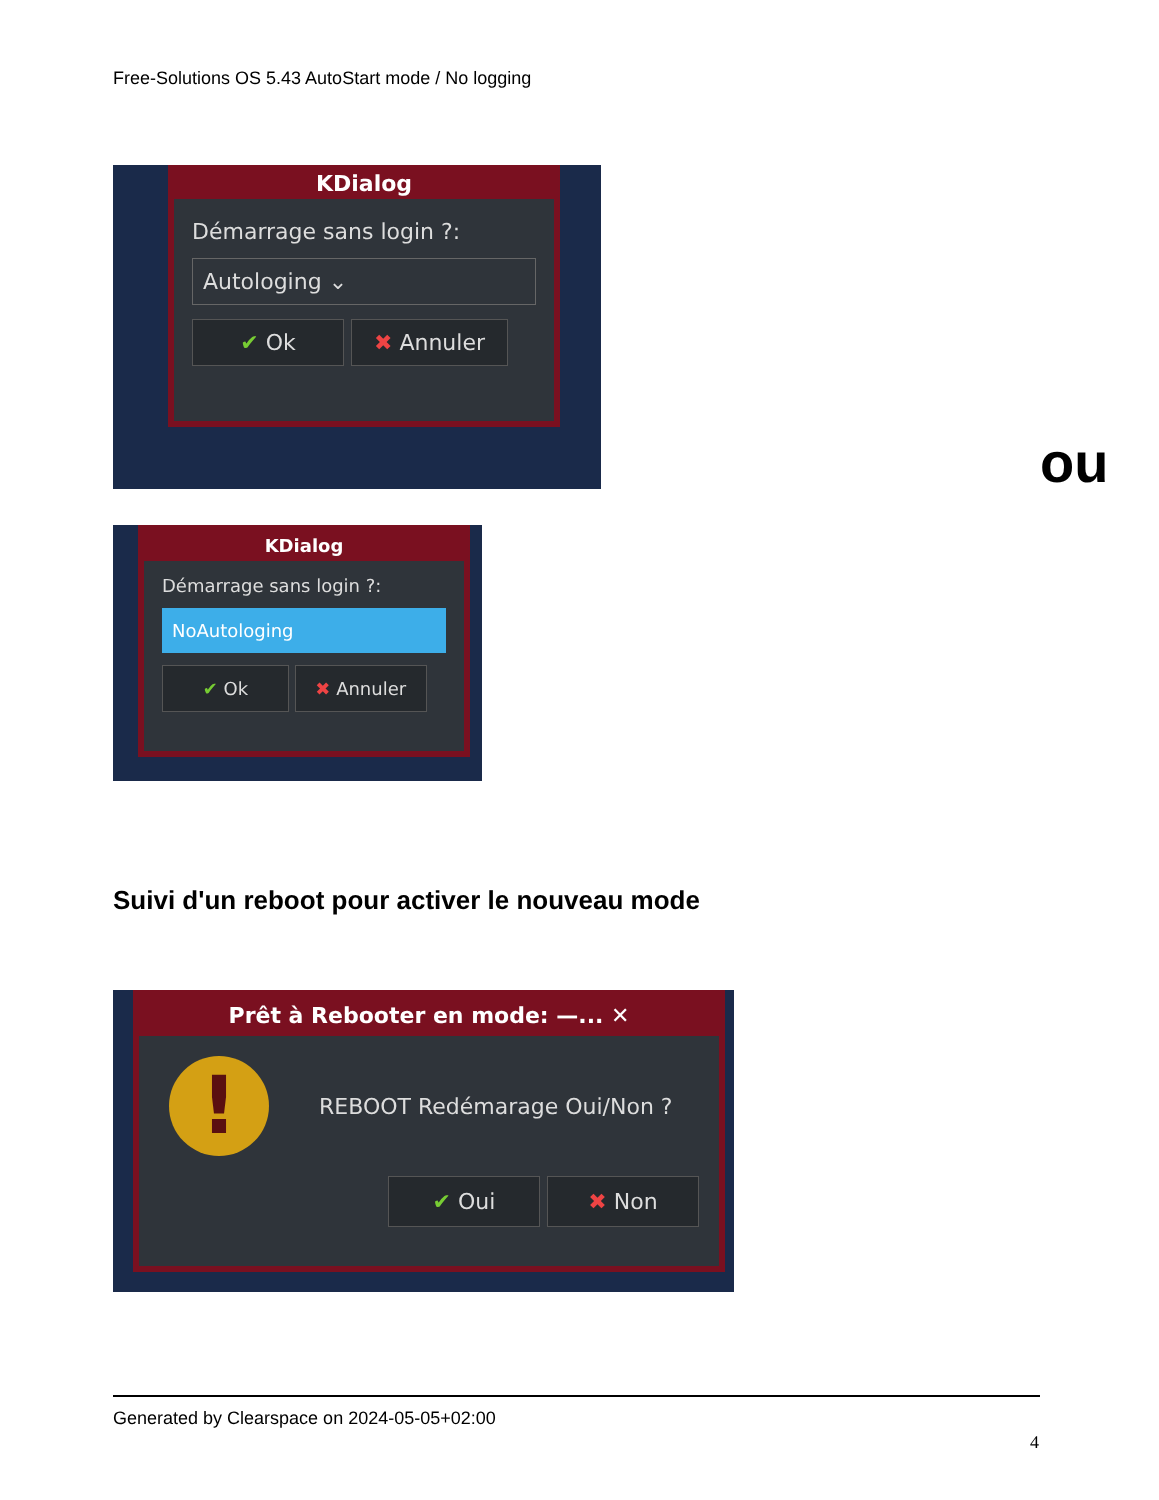Free-Solutions OS 5.43 AutoStart mode / No logging
KDialog
Démarrage sans login ?:
Autologing ⌄
✔ Ok ✖ Annuler
ou
KDialog
Démarrage sans login ?:
NoAutologing
✔ Ok ✖ Annuler
Suivi d'un reboot pour activer le nouveau mode
Prêt à Rebooter en mode: —... ✕
!
REBOOT Redémarage Oui/Non ?
✔ Oui ✖ Non
Generated by Clearspace on 2024-05-05+02:00
4